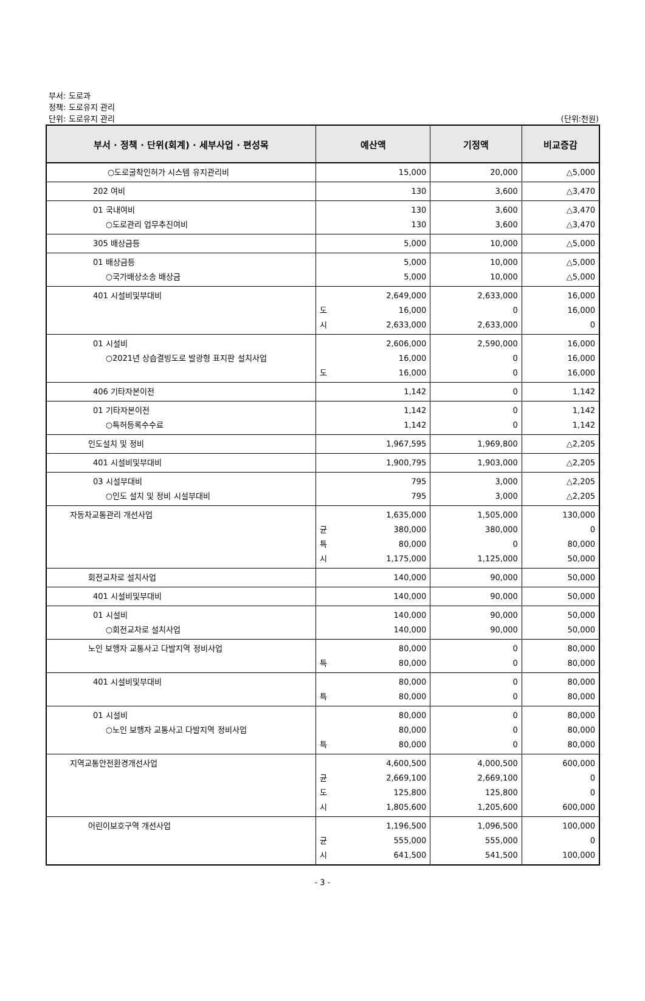부서: 도로과
정책: 도로유지 관리
단위: 도로유지 관리
(단위:천원)
| 부서 · 정책 · 단위(회계) · 세부사업 · 편성목 | 예산액 | 기정액 | 비교증감 |
| --- | --- | --- | --- |
| ○도로굴착인허가 시스템 유지관리비 | 15,000 | 20,000 | △5,000 |
| 202 여비 | 130 | 3,600 | △3,470 |
| 01 국내여비 ○도로관리 업무추진여비 | 130 130 | 3,600 3,600 | △3,470 △3,470 |
| 305 배상금등 | 5,000 | 10,000 | △5,000 |
| 01 배상금등 ○국가배상소송 배상금 | 5,000 5,000 | 10,000 10,000 | △5,000 △5,000 |
| 401 시설비및부대비 | 2,649,000 도 16,000 시 2,633,000 | 2,633,000 0 2,633,000 | 16,000 16,000 0 |
| 01 시설비 ○2021년 상습결빙도로 발광형 표지판 설치사업 | 2,606,000 16,000 도 16,000 | 2,590,000 0 0 | 16,000 16,000 16,000 |
| 406 기타자본이전 | 1,142 | 0 | 1,142 |
| 01 기타자본이전 ○특허등록수수료 | 1,142 1,142 | 0 0 | 1,142 1,142 |
| 인도설치 및 정비 | 1,967,595 | 1,969,800 | △2,205 |
| 401 시설비및부대비 | 1,900,795 | 1,903,000 | △2,205 |
| 03 시설부대비 ○인도 설치 및 정비 시설부대비 | 795 795 | 3,000 3,000 | △2,205 △2,205 |
| 자동차교통관리 개선사업 | 1,635,000 균 380,000 특 80,000 시 1,175,000 | 1,505,000 380,000 0 1,125,000 | 130,000 0 80,000 50,000 |
| 회전교차로 설치사업 | 140,000 | 90,000 | 50,000 |
| 401 시설비및부대비 | 140,000 | 90,000 | 50,000 |
| 01 시설비 ○회전교차로 설치사업 | 140,000 140,000 | 90,000 90,000 | 50,000 50,000 |
| 노인 보행자 교통사고 다발지역 정비사업 | 80,000 특 80,000 | 0 0 | 80,000 80,000 |
| 401 시설비및부대비 | 80,000 특 80,000 | 0 0 | 80,000 80,000 |
| 01 시설비 ○노인 보행자 교통사고 다발지역 정비사업 | 80,000 80,000 특 80,000 | 0 0 0 | 80,000 80,000 80,000 |
| 지역교통안전환경개선사업 | 4,600,500 균 2,669,100 도 125,800 시 1,805,600 | 4,000,500 2,669,100 125,800 1,205,600 | 600,000 0 0 600,000 |
| 어린이보호구역 개선사업 | 1,196,500 균 555,000 시 641,500 | 1,096,500 555,000 541,500 | 100,000 0 100,000 |
- 3 -